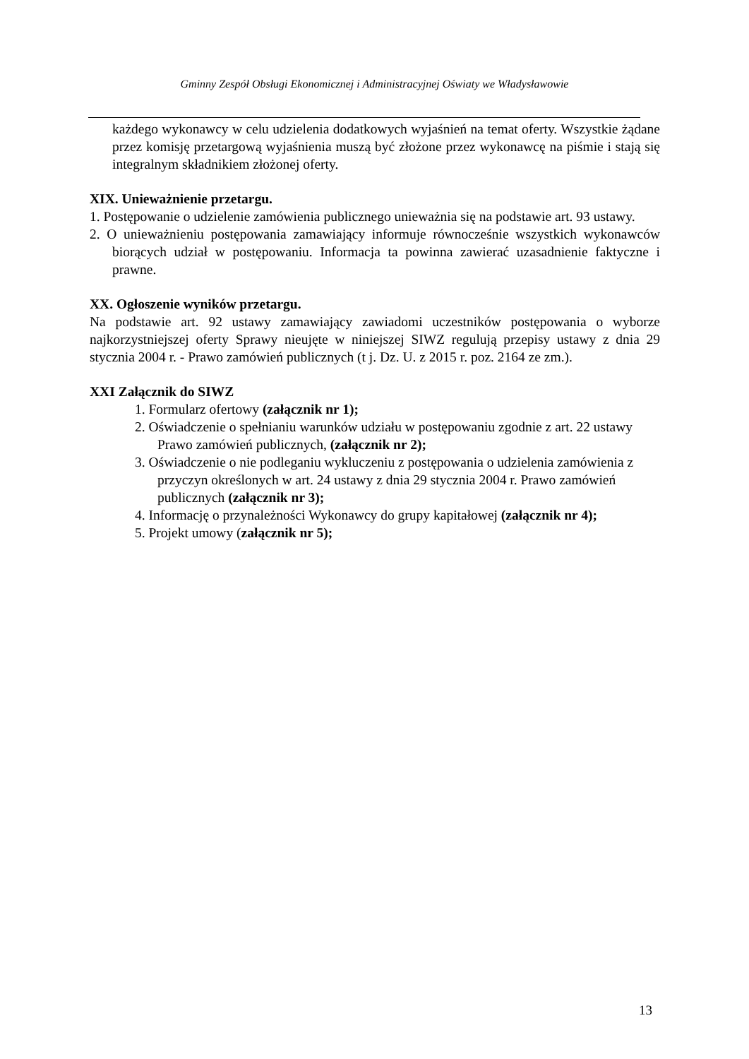Gminny Zespół Obsługi Ekonomicznej i Administracyjnej Oświaty we Władysławowie
każdego wykonawcy w celu udzielenia dodatkowych wyjaśnień na temat oferty. Wszystkie żądane przez komisję przetargową wyjaśnienia muszą być złożone przez wykonawcę na piśmie i stają się integralnym składnikiem złożonej oferty.
XIX. Unieważnienie przetargu.
1. Postępowanie o udzielenie zamówienia publicznego unieważnia się na podstawie art. 93 ustawy.
2. O unieważnieniu postępowania zamawiający informuje równocześnie wszystkich wykonawców biorących udział w postępowaniu. Informacja ta powinna zawierać uzasadnienie faktyczne i prawne.
XX. Ogłoszenie wyników przetargu.
Na podstawie art. 92 ustawy zamawiający zawiadomi uczestników postępowania o wyborze najkorzystniejszej oferty Sprawy nieujęte w niniejszej SIWZ regulują przepisy ustawy z dnia 29 stycznia 2004 r. - Prawo zamówień publicznych (t j. Dz. U. z 2015 r. poz. 2164 ze zm.).
XXI Załącznik do SIWZ
1. Formularz ofertowy (załącznik nr 1);
2. Oświadczenie o spełnianiu warunków udziału w postępowaniu zgodnie z art. 22 ustawy Prawo zamówień publicznych, (załącznik nr 2);
3. Oświadczenie o nie podleganiu wykluczeniu z postępowania o udzielenia zamówienia z przyczyn określonych w art. 24 ustawy z dnia 29 stycznia 2004 r. Prawo zamówień publicznych (załącznik nr 3);
4. Informację o przynależności Wykonawcy do grupy kapitałowej (załącznik nr 4);
5. Projekt umowy (załącznik nr 5);
13